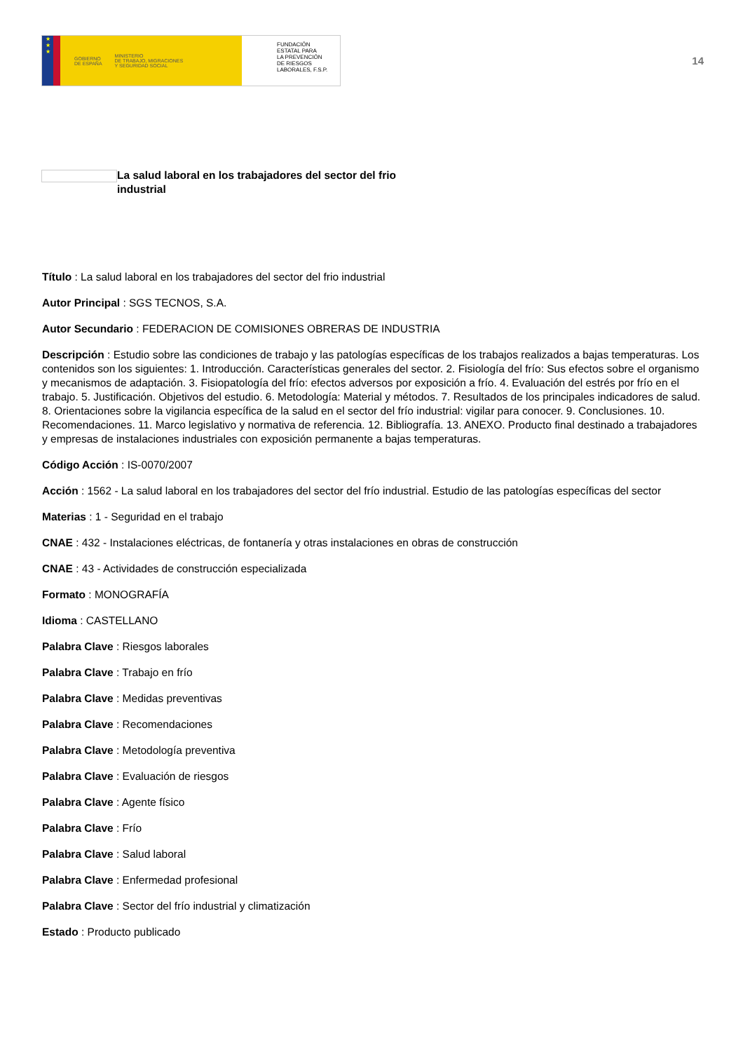★
★
★
GOBIERNO
DE ESPAÑA MINISTERIO
DE TRABAJO, MIGRACIONES
Y SEGURIDAD SOCIAL
FUNDACIÓN
ESTATAL PARA
LA PREVENCIÓN
DE RIESGOS
LABORALES, F.S.P.
14
La salud laboral en los trabajadores del sector del frio industrial
Título : La salud laboral en los trabajadores del sector del frio industrial
Autor Principal : SGS TECNOS, S.A.
Autor Secundario : FEDERACION DE COMISIONES OBRERAS DE INDUSTRIA
Descripción : Estudio sobre las condiciones de trabajo y las patologías específicas de los trabajos realizados a bajas temperaturas. Los contenidos son los siguientes: 1. Introducción. Características generales del sector. 2. Fisiología del frío: Sus efectos sobre el organismo y mecanismos de adaptación. 3. Fisiopatología del frío: efectos adversos por exposición a frío. 4. Evaluación del estrés por frío en el trabajo. 5. Justificación. Objetivos del estudio. 6. Metodología: Material y métodos. 7. Resultados de los principales indicadores de salud. 8. Orientaciones sobre la vigilancia específica de la salud en el sector del frío industrial: vigilar para conocer. 9. Conclusiones. 10. Recomendaciones. 11. Marco legislativo y normativa de referencia. 12. Bibliografía. 13. ANEXO. Producto final destinado a trabajadores y empresas de instalaciones industriales con exposición permanente a bajas temperaturas.
Código Acción : IS-0070/2007
Acción : 1562 - La salud laboral en los trabajadores del sector del frío industrial. Estudio de las patologías específicas del sector
Materias : 1 - Seguridad en el trabajo
CNAE : 432 - Instalaciones eléctricas, de fontanería y otras instalaciones en obras de construcción
CNAE : 43 - Actividades de construcción especializada
Formato : MONOGRAFÍA
Idioma : CASTELLANO
Palabra Clave : Riesgos laborales
Palabra Clave : Trabajo en frío
Palabra Clave : Medidas preventivas
Palabra Clave : Recomendaciones
Palabra Clave : Metodología preventiva
Palabra Clave : Evaluación de riesgos
Palabra Clave : Agente físico
Palabra Clave : Frío
Palabra Clave : Salud laboral
Palabra Clave : Enfermedad profesional
Palabra Clave : Sector del frío industrial y climatización
Estado : Producto publicado